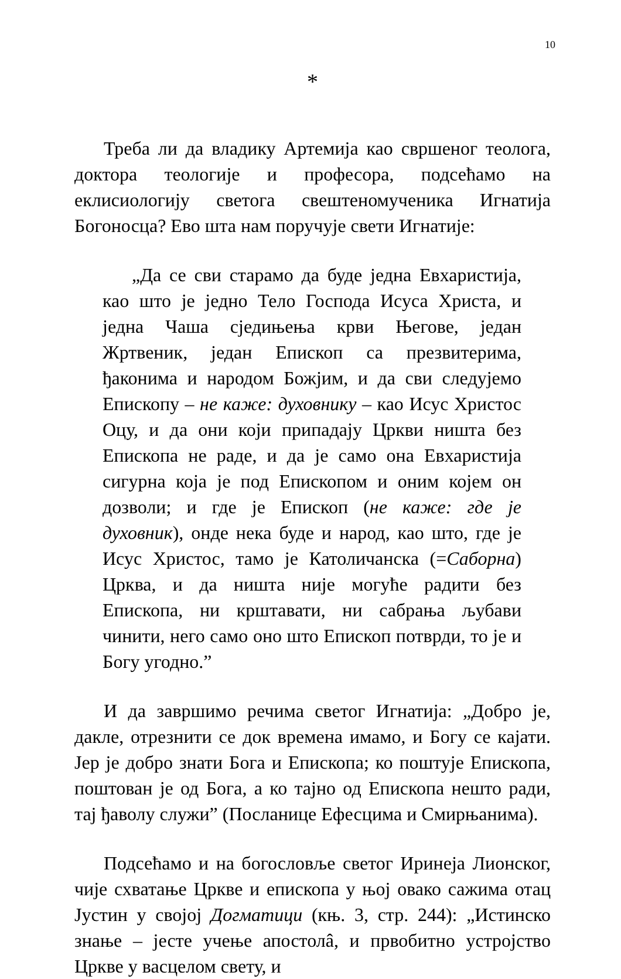10
*
Треба ли да владику Артемија као свршеног теолога, доктора теологије и професора, подсећамо на еклисиологију светога свештеномученика Игнатија Богоносца? Ево шта нам поручује свети Игнатије:
„Да се сви старамо да буде једна Евхаристија, као што је једно Тело Господа Исуса Христа, и једна Чаша сједињења крви Његове, један Жртвеник, један Епископ са презвитерима, ђаконима и народом Божјим, и да сви следујемо Епископу – не каже: духовнику – као Исус Христос Оцу, и да они који припадају Цркви ништа без Епископа не раде, и да је само она Евхаристија сигурна која је под Епископом и оним којем он дозволи; и где је Епископ (не каже: где је духовник), онде нека буде и народ, као што, где је Исус Христос, тамо је Католичанска (=Саборна) Црква, и да ништа није могуће радити без Епископа, ни крштавати, ни сабрања љубави чинити, него само оно што Епископ потврди, то је и Богу угодно.”
И да завршимо речима светог Игнатија: „Добро је, дакле, отрезнити се док времена имамо, и Богу се кајати. Јер је добро знати Бога и Епископа; ко поштује Епископа, поштован је од Бога, а ко тајно од Епископа нешто ради, тај ђаволу служи” (Посланице Ефесцима и Смирњанима).
Подсећамо и на богословље светог Иринеја Лионског, чије схватање Цркве и епископа у њој овако сажима отац Јустин у својој Догматици (књ. 3, стр. 244): „Истинско знање – јесте учење апостолâ, и првобитно устројство Цркве у васцелом свету, и